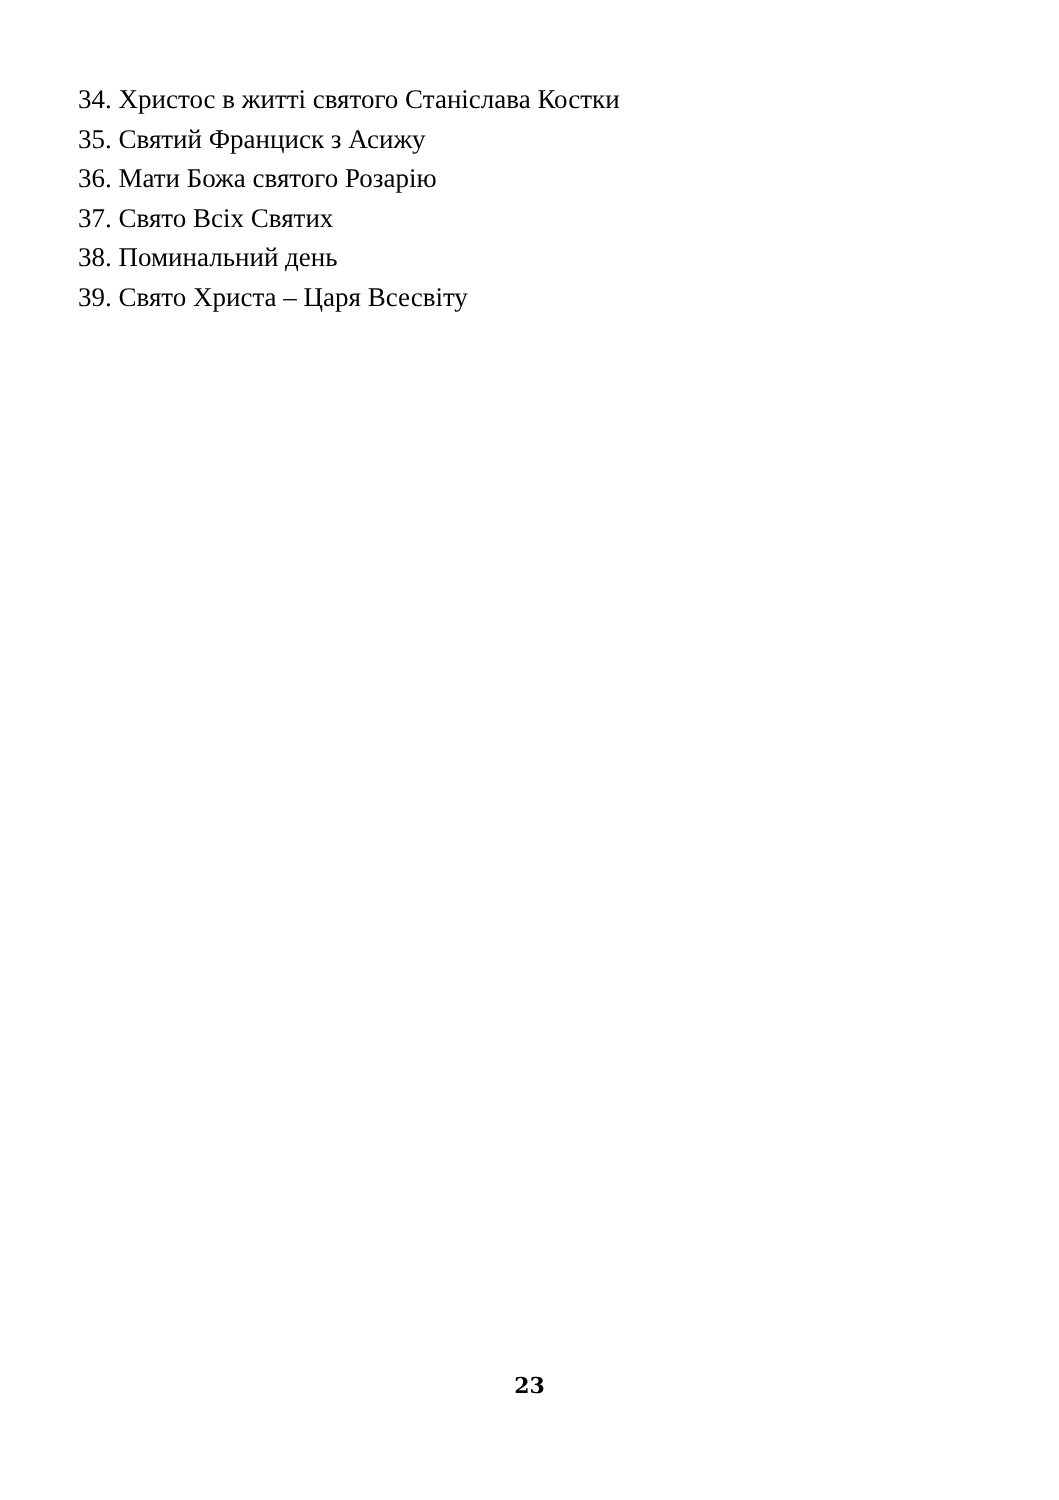34. Христос в житті святого Станіслава Костки
35. Святий Франциск з Асижу
36. Мати Божа святого Розарію
37. Свято Всіх Святих
38. Поминальний день
39. Свято Христа – Царя Всесвіту
23